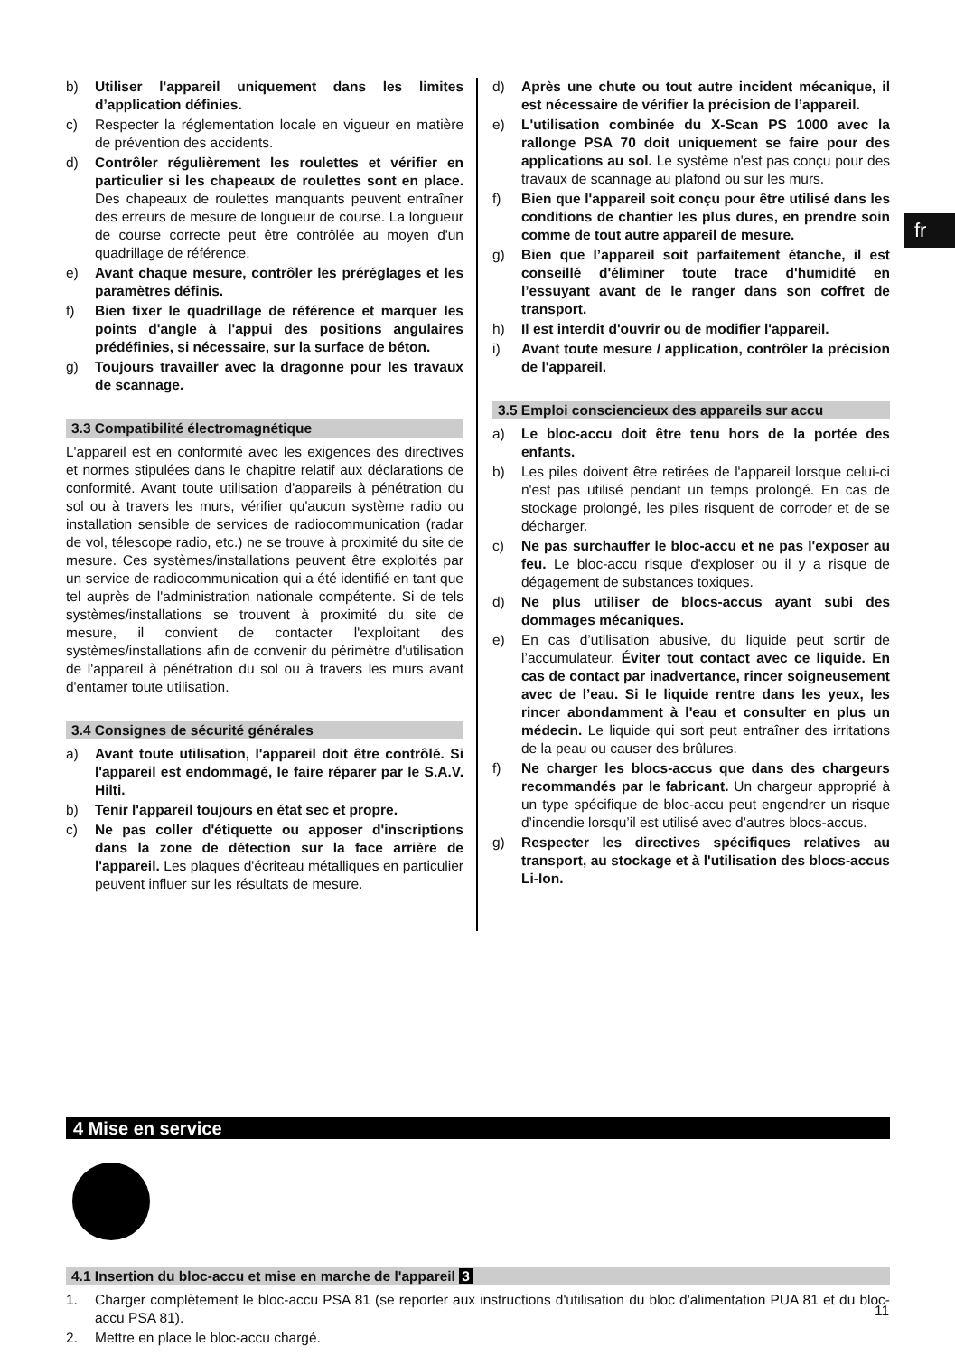fr
b) Utiliser l'appareil uniquement dans les limites d’application définies.
c) Respecter la réglementation locale en vigueur en matière de prévention des accidents.
d) Contrôler régulièrement les roulettes et vérifier en particulier si les chapeaux de roulettes sont en place. Des chapeaux de roulettes manquants peuvent entraîner des erreurs de mesure de longueur de course. La longueur de course correcte peut être contrôlée au moyen d'un quadrillage de référence.
e) Avant chaque mesure, contrôler les préréglages et les paramètres définis.
f) Bien fixer le quadrillage de référence et marquer les points d'angle à l'appui des positions angulaires prédéfinies, si nécessaire, sur la surface de béton.
g) Toujours travailler avec la dragonne pour les travaux de scannage.
3.3 Compatibilité électromagnétique
L'appareil est en conformité avec les exigences des directives et normes stipulées dans le chapitre relatif aux déclarations de conformité. Avant toute utilisation d'appareils à pénétration du sol ou à travers les murs, vérifier qu'aucun système radio ou installation sensible de services de radiocommunication (radar de vol, télescope radio, etc.) ne se trouve à proximité du site de mesure. Ces systèmes/installations peuvent être exploités par un service de radiocommunication qui a été identifié en tant que tel auprès de l'administration nationale compétente. Si de tels systèmes/installations se trouvent à proximité du site de mesure, il convient de contacter l'exploitant des systèmes/installations afin de convenir du périmètre d'utilisation de l'appareil à pénétration du sol ou à travers les murs avant d'entamer toute utilisation.
3.4 Consignes de sécurité générales
a) Avant toute utilisation, l'appareil doit être contrôlé. Si l'appareil est endommagé, le faire réparer par le S.A.V. Hilti.
b) Tenir l'appareil toujours en état sec et propre.
c) Ne pas coller d'étiquette ou apposer d'inscriptions dans la zone de détection sur la face arrière de l'appareil. Les plaques d'écriteau métalliques en particulier peuvent influer sur les résultats de mesure.
d) Après une chute ou tout autre incident mécanique, il est nécessaire de vérifier la précision de l’appareil.
e) L'utilisation combinée du X-Scan PS 1000 avec la rallonge PSA 70 doit uniquement se faire pour des applications au sol. Le système n'est pas conçu pour des travaux de scannage au plafond ou sur les murs.
f) Bien que l'appareil soit conçu pour être utilisé dans les conditions de chantier les plus dures, en prendre soin comme de tout autre appareil de mesure.
g) Bien que l’appareil soit parfaitement étanche, il est conseillé d'éliminer toute trace d'humidité en l’essuyant avant de le ranger dans son coffret de transport.
h) Il est interdit d'ouvrir ou de modifier l'appareil.
i) Avant toute mesure / application, contrôler la précision de l'appareil.
3.5 Emploi consciencieux des appareils sur accu
a) Le bloc-accu doit être tenu hors de la portée des enfants.
b) Les piles doivent être retirées de l'appareil lorsque celui-ci n'est pas utilisé pendant un temps prolongé. En cas de stockage prolongé, les piles risquent de corroder et de se décharger.
c) Ne pas surchauffer le bloc-accu et ne pas l'exposer au feu. Le bloc-accu risque d'exploser ou il y a risque de dégagement de substances toxiques.
d) Ne plus utiliser de blocs-accus ayant subi des dommages mécaniques.
e) En cas d’utilisation abusive, du liquide peut sortir de l’accumulateur. Éviter tout contact avec ce liquide. En cas de contact par inadvertance, rincer soigneusement avec de l’eau. Si le liquide rentre dans les yeux, les rincer abondamment à l'eau et consulter en plus un médecin. Le liquide qui sort peut entraîner des irritations de la peau ou causer des brûlures.
f) Ne charger les blocs-accus que dans des chargeurs recommandés par le fabricant. Un chargeur approprié à un type spécifique de bloc-accu peut engendrer un risque d’incendie lorsqu’il est utilisé avec d’autres blocs-accus.
g) Respecter les directives spécifiques relatives au transport, au stockage et à l'utilisation des blocs-accus Li-Ion.
4 Mise en service
4.1 Insertion du bloc-accu et mise en marche de l'appareil 3
1. Charger complètement le bloc-accu PSA 81 (se reporter aux instructions d'utilisation du bloc d'alimentation PUA 81 et du bloc-accu PSA 81).
2. Mettre en place le bloc-accu chargé.
11